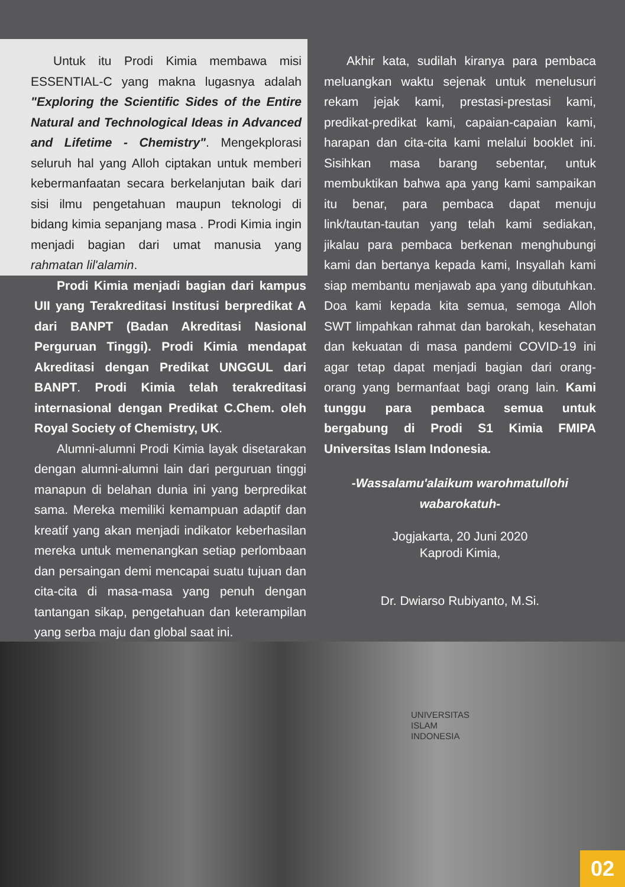Untuk itu Prodi Kimia membawa misi ESSENTIAL-C yang makna lugasnya adalah "Exploring the Scientific Sides of the Entire Natural and Technological Ideas in Advanced and Lifetime - Chemistry". Mengekplorasi seluruh hal yang Alloh ciptakan untuk memberi kebermanfaatan secara berkelanjutan baik dari sisi ilmu pengetahuan maupun teknologi di bidang kimia sepanjang masa . Prodi Kimia ingin menjadi bagian dari umat manusia yang rahmatan lil'alamin.
Prodi Kimia menjadi bagian dari kampus UII yang Terakreditasi Institusi berpredikat A dari BANPT (Badan Akreditasi Nasional Perguruan Tinggi). Prodi Kimia mendapat Akreditasi dengan Predikat UNGGUL dari BANPT. Prodi Kimia telah terakreditasi internasional dengan Predikat C.Chem. oleh Royal Society of Chemistry, UK.
Alumni-alumni Prodi Kimia layak disetarakan dengan alumni-alumni lain dari perguruan tinggi manapun di belahan dunia ini yang berpredikat sama. Mereka memiliki kemampuan adaptif dan kreatif yang akan menjadi indikator keberhasilan mereka untuk memenangkan setiap perlombaan dan persaingan demi mencapai suatu tujuan dan cita-cita di masa-masa yang penuh dengan tantangan sikap, pengetahuan dan keterampilan yang serba maju dan global saat ini.
Akhir kata, sudilah kiranya para pembaca meluangkan waktu sejenak untuk menelusuri rekam jejak kami, prestasi-prestasi kami, predikat-predikat kami, capaian-capaian kami, harapan dan cita-cita kami melalui booklet ini. Sisihkan masa barang sebentar, untuk membuktikan bahwa apa yang kami sampaikan itu benar, para pembaca dapat menuju link/tautan-tautan yang telah kami sediakan, jikalau para pembaca berkenan menghubungi kami dan bertanya kepada kami, Insyallah kami siap membantu menjawab apa yang dibutuhkan. Doa kami kepada kita semua, semoga Alloh SWT limpahkan rahmat dan barokah, kesehatan dan kekuatan di masa pandemi COVID-19 ini agar tetap dapat menjadi bagian dari orang-orang yang bermanfaat bagi orang lain. Kami tunggu para pembaca semua untuk bergabung di Prodi S1 Kimia FMIPA Universitas Islam Indonesia.
-Wassalamu'alaikum warohmatullohi wabarokatuh-
Jogjakarta, 20 Juni 2020
Kaprodi Kimia,
Dr. Dwiarso Rubiyanto, M.Si.
UNIVERSITAS
ISLAM
INDONESIA
02